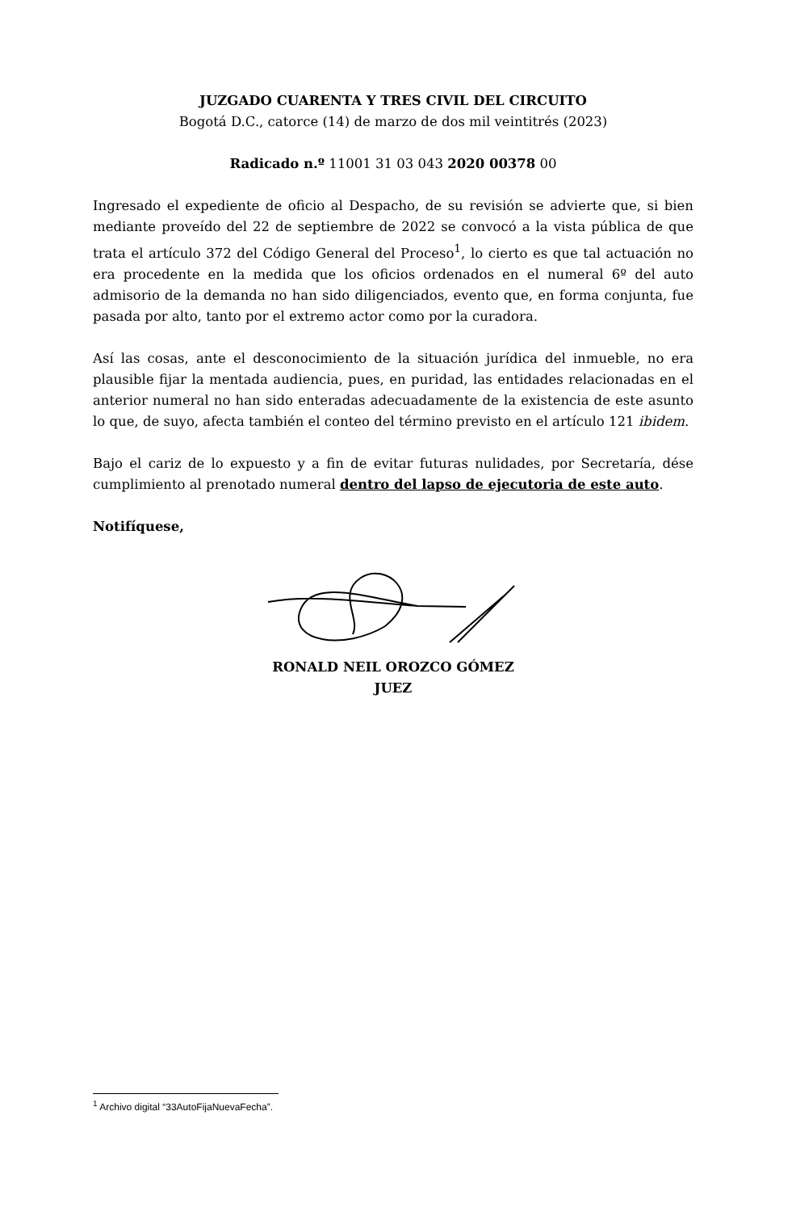JUZGADO CUARENTA Y TRES CIVIL DEL CIRCUITO
Bogotá D.C., catorce (14) de marzo de dos mil veintitrés (2023)
Radicado n.º 11001 31 03 043 2020 00378 00
Ingresado el expediente de oficio al Despacho, de su revisión se advierte que, si bien mediante proveído del 22 de septiembre de 2022 se convocó a la vista pública de que trata el artículo 372 del Código General del Proceso<sup>1</sup>, lo cierto es que tal actuación no era procedente en la medida que los oficios ordenados en el numeral 6º del auto admisorio de la demanda no han sido diligenciados, evento que, en forma conjunta, fue pasada por alto, tanto por el extremo actor como por la curadora.
Así las cosas, ante el desconocimiento de la situación jurídica del inmueble, no era plausible fijar la mentada audiencia, pues, en puridad, las entidades relacionadas en el anterior numeral no han sido enteradas adecuadamente de la existencia de este asunto lo que, de suyo, afecta también el conteo del término previsto en el artículo 121 ibidem.
Bajo el cariz de lo expuesto y a fin de evitar futuras nulidades, por Secretaría, dése cumplimiento al prenotado numeral dentro del lapso de ejecutoria de este auto.
Notifíquese,
RONALD NEIL OROZCO GÓMEZ
JUEZ
<sup>1</sup> Archivo digital “33AutoFijaNuevaFecha”.